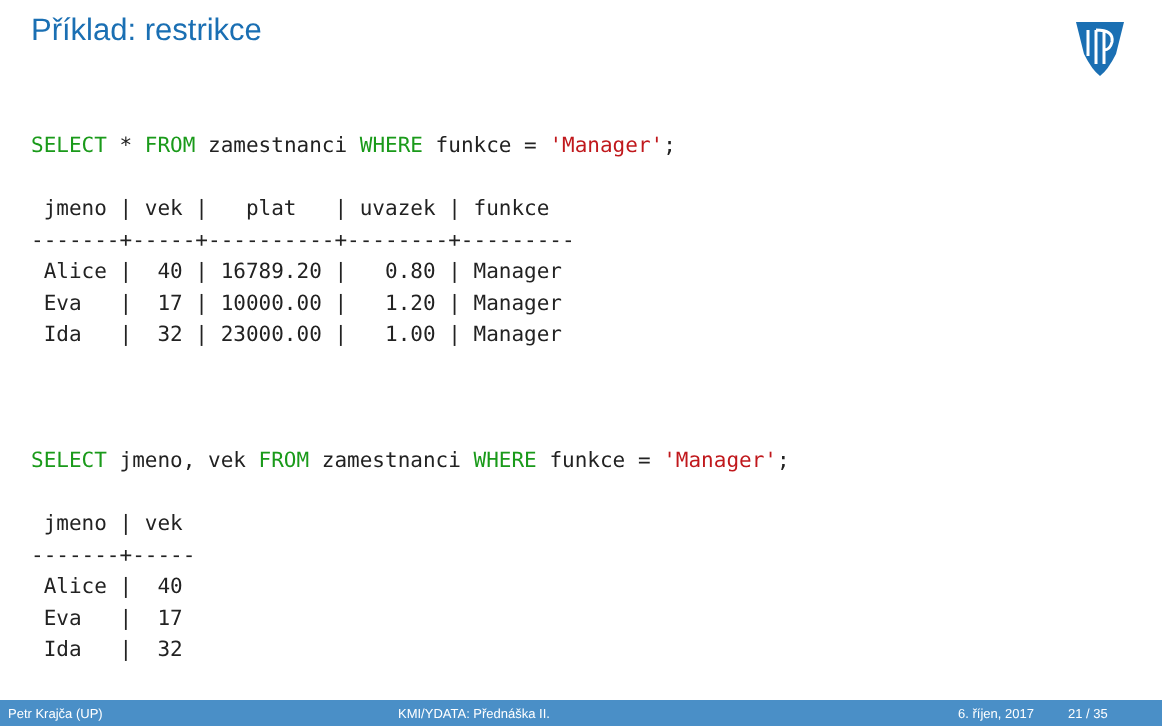Příklad: restrikce
SELECT * FROM zamestnanci WHERE funkce = 'Manager';

 jmeno | vek |   plat   | uvazek | funkce
-------+-----+----------+--------+---------
 Alice |  40 | 16789.20 |   0.80 | Manager
 Eva   |  17 | 10000.00 |   1.20 | Manager
 Ida   |  32 | 23000.00 |   1.00 | Manager



SELECT jmeno, vek FROM zamestnanci WHERE funkce = 'Manager';

 jmeno | vek
-------+-----
 Alice |  40
 Eva   |  17
 Ida   |  32
Petr Krajča (UP) KMI/YDATA: Přednáška II. 6. říjen, 2017 21 / 35